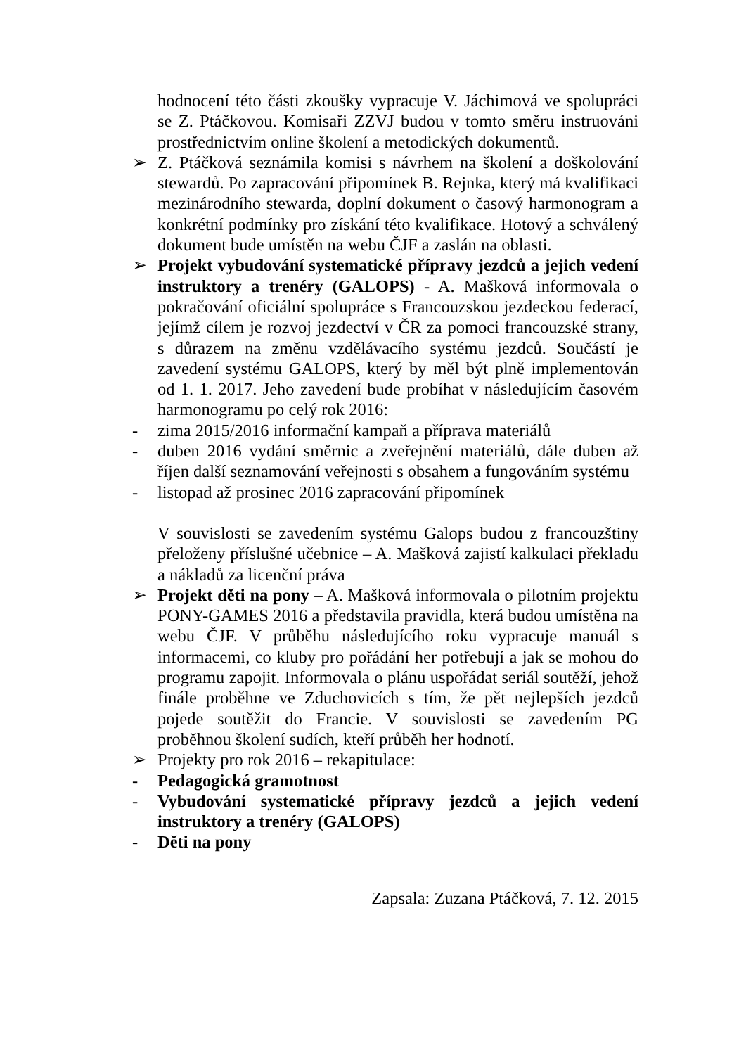hodnocení této části zkoušky vypracuje V. Jáchimová ve spolupráci se Z. Ptáčkovou. Komisaři ZZVJ budou v tomto směru instruováni prostřednictvím online školení a metodických dokumentů.
➢ Z. Ptáčková seznámila komisi s návrhem na školení a doškolování stewardů. Po zapracování připomínek B. Rejnka, který má kvalifikaci mezinárodního stewarda, doplní dokument o časový harmonogram a konkrétní podmínky pro získání této kvalifikace. Hotový a schválený dokument bude umístěn na webu ČJF a zaslán na oblasti.
➢ Projekt vybudování systematické přípravy jezdců a jejich vedení instruktory a trenéry (GALOPS) - A. Mašková informovala o pokračování oficiální spolupráce s Francouzskou jezdeckou federací, jejímž cílem je rozvoj jezdectví v ČR za pomoci francouzské strany, s důrazem na změnu vzdělávacího systému jezdců. Součástí je zavedení systému GALOPS, který by měl být plně implementován od 1. 1. 2017. Jeho zavedení bude probíhat v následujícím časovém harmonogramu po celý rok 2016:
- zima 2015/2016 informační kampaň a příprava materiálů
- duben 2016 vydání směrnic a zveřejnění materiálů, dále duben až říjen další seznamování veřejnosti s obsahem a fungováním systému
- listopad až prosinec 2016 zapracování připomínek
V souvislosti se zavedením systému Galops budou z francouzštiny přeloženy příslušné učebnice – A. Mašková zajistí kalkulaci překladu a nákladů za licenční práva
➢ Projekt děti na pony – A. Mašková informovala o pilotním projektu PONY-GAMES 2016 a představila pravidla, která budou umístěna na webu ČJF. V průběhu následujícího roku vypracuje manuál s informacemi, co kluby pro pořádání her potřebují a jak se mohou do programu zapojit. Informovala o plánu uspořádat seriál soutěží, jehož finále proběhne ve Zduchovicích s tím, že pět nejlepších jezdců pojede soutěžit do Francie. V souvislosti se zavedením PG proběhnou školení sudích, kteří průběh her hodnotí.
➢ Projekty pro rok 2016 – rekapitulace:
- Pedagogická gramotnost
- Vybudování systematické přípravy jezdců a jejich vedení instruktory a trenéry (GALOPS)
- Děti na pony
Zapsala: Zuzana Ptáčková, 7. 12. 2015